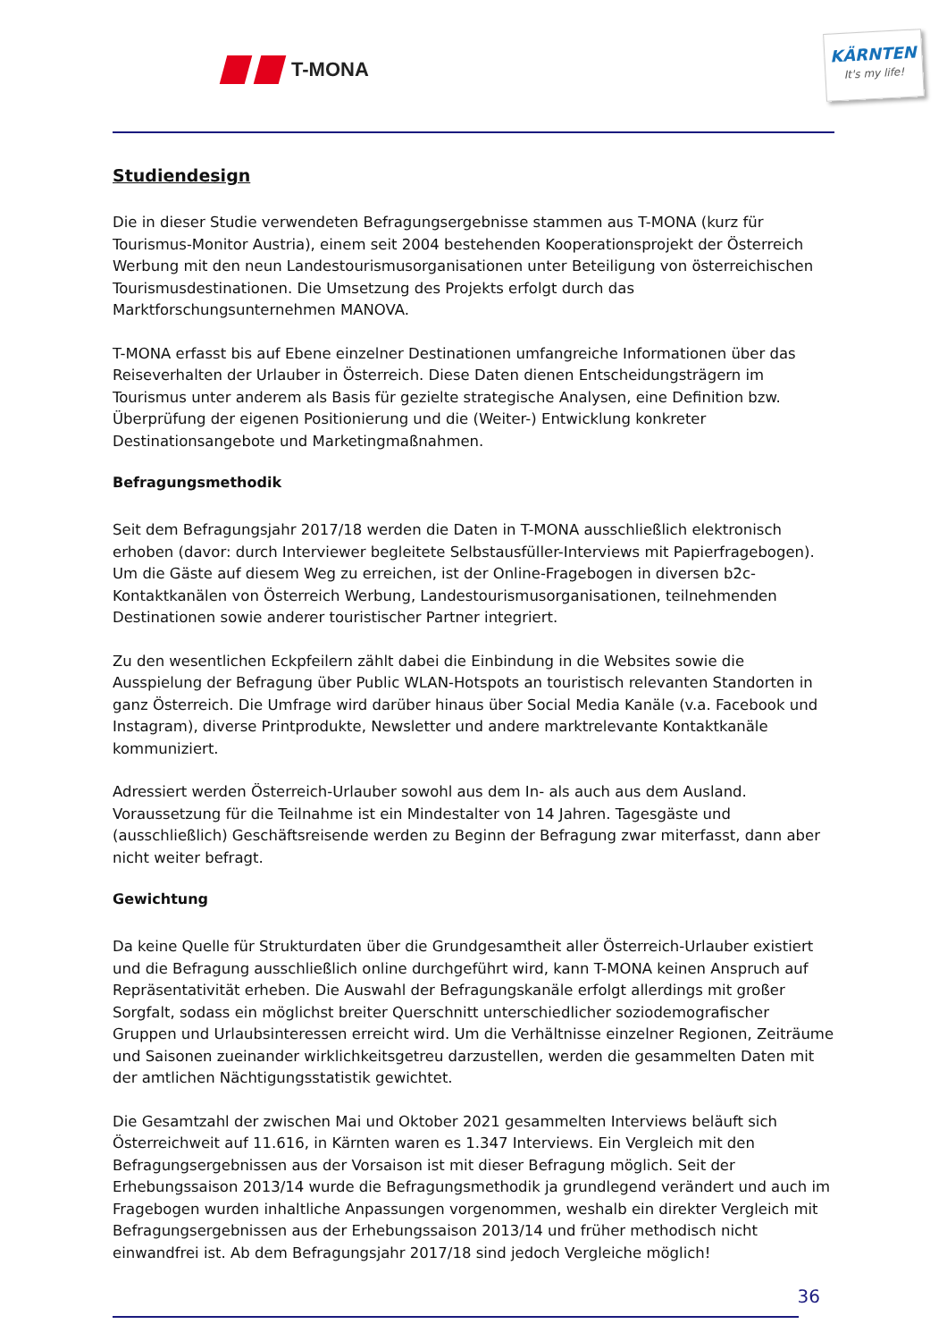T-MONA
KÄRNTEN
It's my life!
Studiendesign
Die in dieser Studie verwendeten Befragungsergebnisse stammen aus T-MONA (kurz für Tourismus-Monitor Austria), einem seit 2004 bestehenden Kooperationsprojekt der Österreich Werbung mit den neun Landestourismusorganisationen unter Beteiligung von österreichischen Tourismusdestinationen. Die Umsetzung des Projekts erfolgt durch das Marktforschungsunternehmen MANOVA.
T-MONA erfasst bis auf Ebene einzelner Destinationen umfangreiche Informationen über das Reiseverhalten der Urlauber in Österreich. Diese Daten dienen Entscheidungsträgern im Tourismus unter anderem als Basis für gezielte strategische Analysen, eine Definition bzw. Überprüfung der eigenen Positionierung und die (Weiter-) Entwicklung konkreter Destinationsangebote und Marketingmaßnahmen.
Befragungsmethodik
Seit dem Befragungsjahr 2017/18 werden die Daten in T-MONA ausschließlich elektronisch erhoben (davor: durch Interviewer begleitete Selbstausfüller-Interviews mit Papierfragebogen). Um die Gäste auf diesem Weg zu erreichen, ist der Online-Fragebogen in diversen b2c-Kontaktkanälen von Österreich Werbung, Landestourismusorganisationen, teilnehmenden Destinationen sowie anderer touristischer Partner integriert.
Zu den wesentlichen Eckpfeilern zählt dabei die Einbindung in die Websites sowie die Ausspielung der Befragung über Public WLAN-Hotspots an touristisch relevanten Standorten in ganz Österreich. Die Umfrage wird darüber hinaus über Social Media Kanäle (v.a. Facebook und Instagram), diverse Printprodukte, Newsletter und andere marktrelevante Kontaktkanäle kommuniziert.
Adressiert werden Österreich-Urlauber sowohl aus dem In- als auch aus dem Ausland. Voraussetzung für die Teilnahme ist ein Mindestalter von 14 Jahren. Tagesgäste und (ausschließlich) Geschäftsreisende werden zu Beginn der Befragung zwar miterfasst, dann aber nicht weiter befragt.
Gewichtung
Da keine Quelle für Strukturdaten über die Grundgesamtheit aller Österreich-Urlauber existiert und die Befragung ausschließlich online durchgeführt wird, kann T-MONA keinen Anspruch auf Repräsentativität erheben. Die Auswahl der Befragungskanäle erfolgt allerdings mit großer Sorgfalt, sodass ein möglichst breiter Querschnitt unterschiedlicher soziodemografischer Gruppen und Urlaubsinteressen erreicht wird. Um die Verhältnisse einzelner Regionen, Zeiträume und Saisonen zueinander wirklichkeitsgetreu darzustellen, werden die gesammelten Daten mit der amtlichen Nächtigungsstatistik gewichtet.
Die Gesamtzahl der zwischen Mai und Oktober 2021 gesammelten Interviews beläuft sich Österreichweit auf 11.616, in Kärnten waren es 1.347 Interviews. Ein Vergleich mit den Befragungsergebnissen aus der Vorsaison ist mit dieser Befragung möglich. Seit der Erhebungssaison 2013/14 wurde die Befragungsmethodik ja grundlegend verändert und auch im Fragebogen wurden inhaltliche Anpassungen vorgenommen, weshalb ein direkter Vergleich mit Befragungsergebnissen aus der Erhebungssaison 2013/14 und früher methodisch nicht einwandfrei ist. Ab dem Befragungsjahr 2017/18 sind jedoch Vergleiche möglich!
36